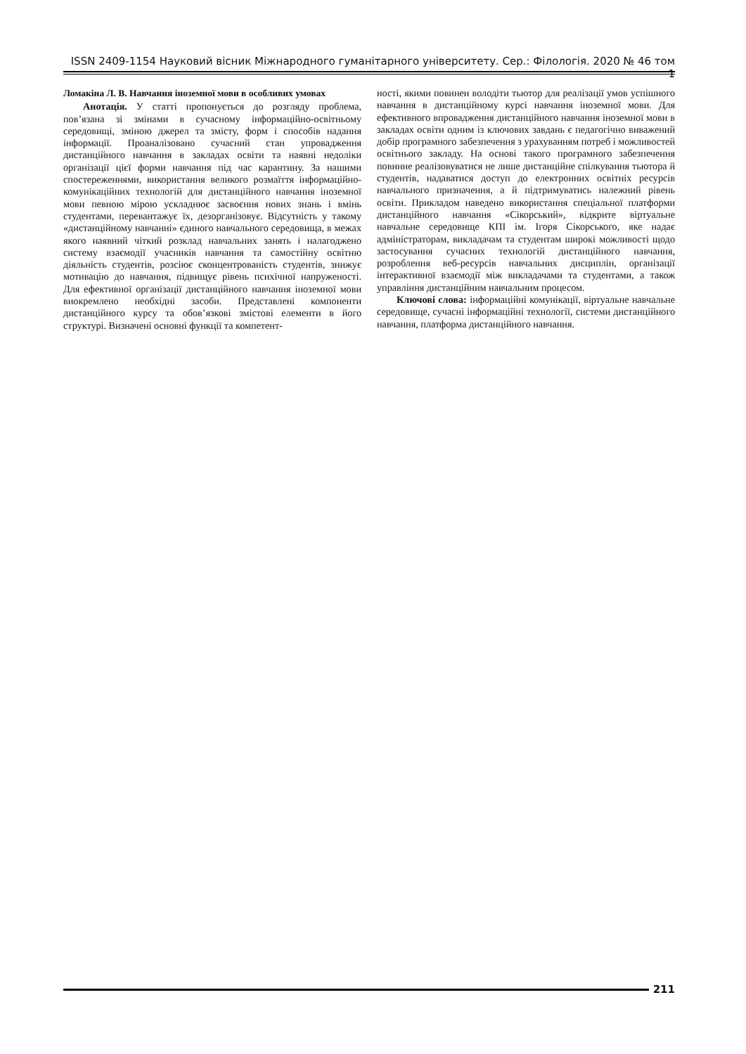ISSN 2409-1154 Науковий вісник Міжнародного гуманітарного університету. Сер.: Філологія. 2020 № 46 том 1
Ломакіна Л. В. Навчання іноземної мови в особливих умовах
Анотація. У статті пропонується до розгляду проблема, пов’язана зі змінами в сучасному інформаційно-освітньому середовищі, зміною джерел та змісту, форм і способів надання інформації. Проаналізовано сучасний стан упровадження дистанційного навчання в закладах освіти та наявні недоліки організації цієї форми навчання під час карантину. За нашими спостереженнями, використання великого розмаїття інформаційно- комунікаційних технологій для дистанційного навчання іноземної мови певною мірою ускладнює засвоєння нових знань і вмінь студентами, перевантажує їх, дезорганізовує. Відсутність у такому «дистанційному навчанні» єдиного навчального середовища, в межах якого наявний чіткий розклад навчальних занять і налагоджено систему взаємодії учасників навчання та самостійну освітню діяльність студентів, розсіює сконцентрованість студентів, знижує мотивацію до навчання, підвищує рівень психічної напруженості. Для ефективної організації дистанційного навчання іноземної мови виокремлено необхідні засоби. Представлені компоненти дистанційного курсу та обов’язкові змістові елементи в його структурі. Визначені основні функції та компетент-
ності, якими повинен володіти тьютор для реалізації умов успішного навчання в дистанційному курсі навчання іноземної мови. Для ефективного впровадження дистанційного навчання іноземної мови в закладах освіти одним із ключових завдань є педагогічно виважений добір програмного забезпечення з урахуванням потреб і можливостей освітнього закладу. На основі такого програмного забезпечення повинне реалізовуватися не лише дистанційне спілкування тьютора й студентів, надаватися доступ до електронних освітніх ресурсів навчального призначення, а й підтримуватись належний рівень освіти. Прикладом наведено використання спеціальної платформи дистанційного навчання «Сікорський», відкрите віртуальне навчальне середовище КПІ ім. Ігоря Сікорського, яке надає адміністраторам, викладачам та студентам широкі можливості щодо застосування сучасних технологій дистанційного навчання, розроблення веб-ресурсів навчальних дисциплін, організації інтерактивної взаємодії між викладачами та студентами, а також управління дистанційним навчальним процесом.
Ключові слова: інформаційні комунікації, віртуальне навчальне середовище, сучасні інформаційні технології, системи дистанційного навчання, платформа дистанційного навчання.
211